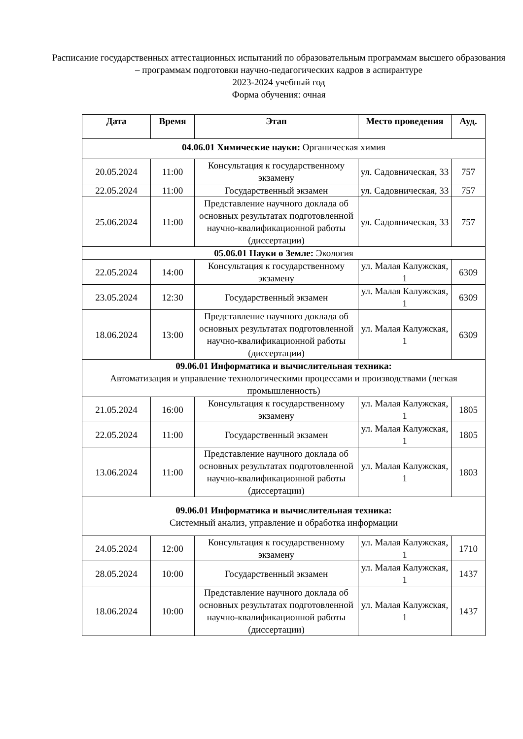Расписание государственных аттестационных испытаний по образовательным программам высшего образования – программам подготовки научно-педагогических кадров в аспирантуре
2023-2024 учебный год
Форма обучения: очная
| Дата | Время | Этап | Место проведения | Ауд. |
| --- | --- | --- | --- | --- |
| 04.06.01 Химические науки: Органическая химия | | | | |
| 20.05.2024 | 11:00 | Консультация к государственному экзамену | ул. Садовническая, 33 | 757 |
| 22.05.2024 | 11:00 | Государственный экзамен | ул. Садовническая, 33 | 757 |
| 25.06.2024 | 11:00 | Представление научного доклада об основных результатах подготовленной научно-квалификационной работы (диссертации) | ул. Садовническая, 33 | 757 |
| 05.06.01 Науки о Земле: Экология | | | | |
| 22.05.2024 | 14:00 | Консультация к государственному экзамену | ул. Малая Калужская, 1 | 6309 |
| 23.05.2024 | 12:30 | Государственный экзамен | ул. Малая Калужская, 1 | 6309 |
| 18.06.2024 | 13:00 | Представление научного доклада об основных результатах подготовленной научно-квалификационной работы (диссертации) | ул. Малая Калужская, 1 | 6309 |
| 09.06.01 Информатика и вычислительная техника: Автоматизация и управление технологическими процессами и производствами (легкая промышленность) | | | | |
| 21.05.2024 | 16:00 | Консультация к государственному экзамену | ул. Малая Калужская, 1 | 1805 |
| 22.05.2024 | 11:00 | Государственный экзамен | ул. Малая Калужская, 1 | 1805 |
| 13.06.2024 | 11:00 | Представление научного доклада об основных результатах подготовленной научно-квалификационной работы (диссертации) | ул. Малая Калужская, 1 | 1803 |
| 09.06.01 Информатика и вычислительная техника: Системный анализ, управление и обработка информации | | | | |
| 24.05.2024 | 12:00 | Консультация к государственному экзамену | ул. Малая Калужская, 1 | 1710 |
| 28.05.2024 | 10:00 | Государственный экзамен | ул. Малая Калужская, 1 | 1437 |
| 18.06.2024 | 10:00 | Представление научного доклада об основных результатах подготовленной научно-квалификационной работы (диссертации) | ул. Малая Калужская, 1 | 1437 |